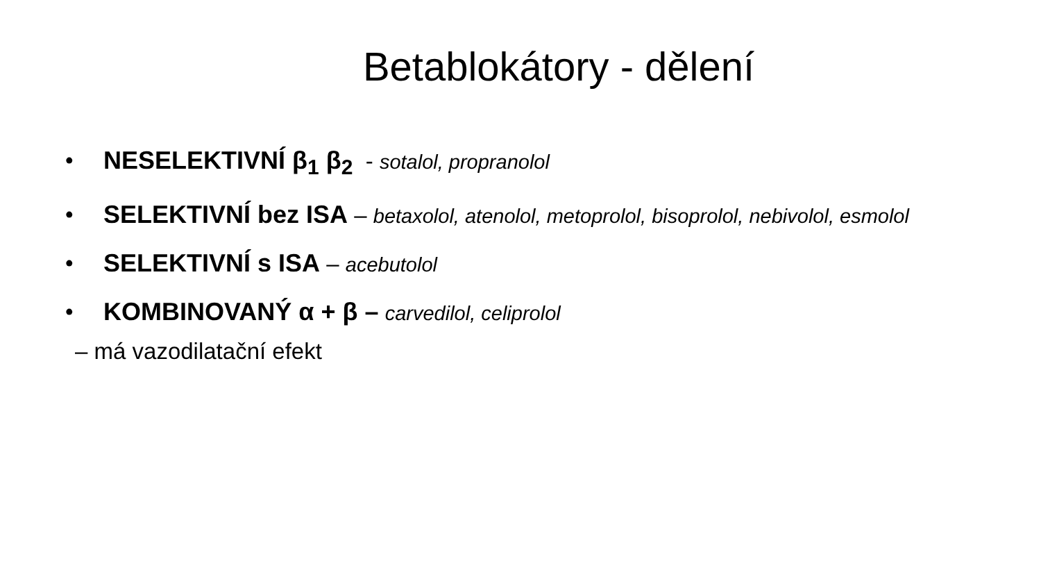Betablokátory - dělení
• NESELEKTIVNÍ β<sub>1</sub> β<sub>2</sub> - sotalol, propranolol
• SELEKTIVNÍ bez ISA – betaxolol, atenolol, metoprolol, bisoprolol, nebivolol, esmolol
• SELEKTIVNÍ s ISA – acebutolol
• KOMBINOVANÝ α + β – carvedilol, celiprolol
– má vazodilatační efekt